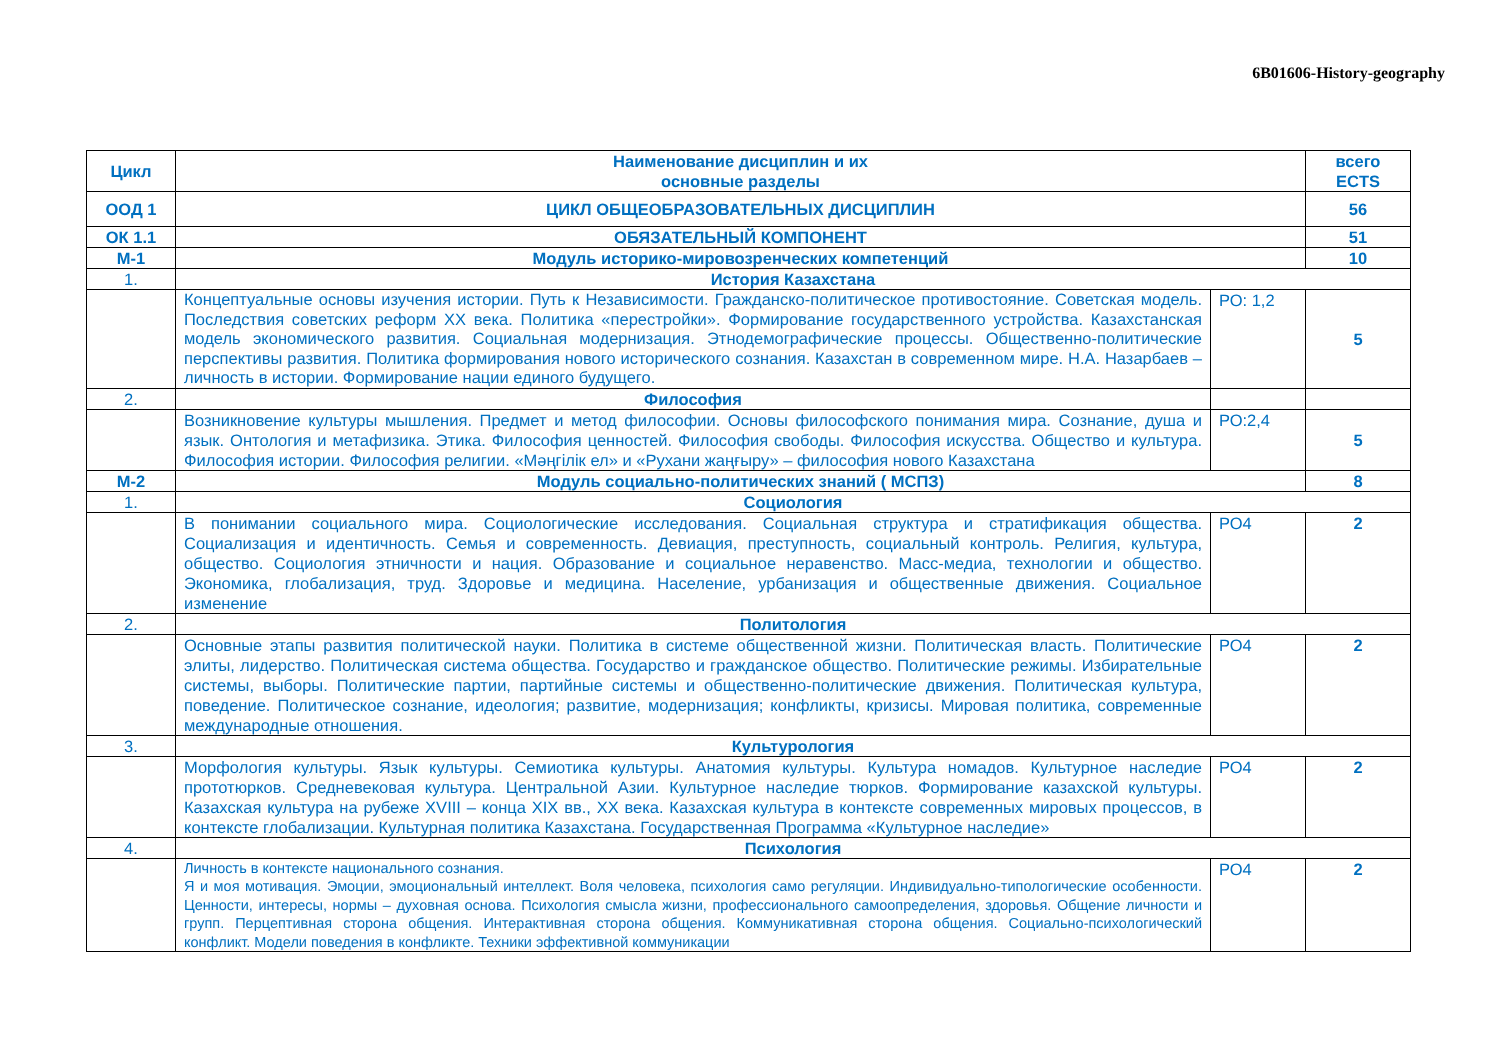6B01606-History-geography
| Цикл | Наименование дисциплин и их основные разделы | | всего ECTS |
| --- | --- | --- | --- |
| ООД 1 | ЦИКЛ ОБЩЕОБРАЗОВАТЕЛЬНЫХ ДИСЦИПЛИН | | 56 |
| ОК 1.1 | ОБЯЗАТЕЛЬНЫЙ КОМПОНЕНТ | | 51 |
| М-1 | Модуль историко-мировозренческих компетенций | | 10 |
| 1. | История Казахстана | | |
| | Концептуальные основы изучения истории. Путь к Независимости. Гражданско-политическое противостояние. Советская модель. Последствия советских реформ XX века. Политика «перестройки». Формирование государственного устройства. Казахстанская модель экономического развития. Социальная модернизация. Этнодемографические процессы. Общественно-политические перспективы развития. Политика формирования нового исторического сознания. Казахстан в современном мире. Н.А. Назарбаев – личность в истории. Формирование нации единого будущего. | РО: 1,2 | 5 |
| 2. | Философия | | |
| | Возникновение культуры мышления. Предмет и метод философии. Основы философского понимания мира. Сознание, душа и язык. Онтология и метафизика. Этика. Философия ценностей. Философия свободы. Философия искусства. Общество и культура. Философия истории. Философия религии. «Мәңгілік ел» и «Рухани жаңғыру» – философия нового Казахстана | РО:2,4 | 5 |
| М-2 | Модуль социально-политических знаний ( МСПЗ) | | 8 |
| 1. | Социология | | |
| | В понимании социального мира. Социологические исследования. Социальная структура и стратификация общества. Социализация и идентичность. Семья и современность. Девиация, преступность, социальный контроль. Религия, культура, общество. Социология этничности и нация. Образование и социальное неравенство. Масс-медиа, технологии и общество. Экономика, глобализация, труд. Здоровье и медицина. Население, урбанизация и общественные движения. Социальное изменение | РО4 | 2 |
| 2. | Политология | | |
| | Основные этапы развития политической науки. Политика в системе общественной жизни. Политическая власть. Политические элиты, лидерство. Политическая система общества. Государство и гражданское общество. Политические режимы. Избирательные системы, выборы. Политические партии, партийные системы и общественно-политические движения. Политическая культура, поведение. Политическое сознание, идеология; развитие, модернизация; конфликты, кризисы. Мировая политика, современные международные отношения. | РО4 | 2 |
| 3. | Культурология | | |
| | Морфология культуры. Язык культуры. Семиотика культуры. Анатомия культуры. Культура номадов. Культурное наследие прототюрков. Средневековая культура. Центральной Азии. Культурное наследие тюрков. Формирование казахской культуры. Казахская культура на рубеже XVIII – конца XIX вв., XX века. Казахская культура в контексте современных мировых процессов, в контексте глобализации. Культурная политика Казахстана. Государственная Программа «Культурное наследие» | РО4 | 2 |
| 4. | Психология | | |
| | Личность в контексте национального сознания. Я и моя мотивация. Эмоции, эмоциональный интеллект. Воля человека, психология само регуляции. Индивидуально-типологические особенности. Ценности, интересы, нормы – духовная основа. Психология смысла жизни, профессионального самоопределения, здоровья. Общение личности и групп. Перцептивная сторона общения. Интерактивная сторона общения. Коммуникативная сторона общения. Социально-психологический конфликт. Модели поведения в конфликте. Техники эффективной коммуникации | РО4 | 2 |